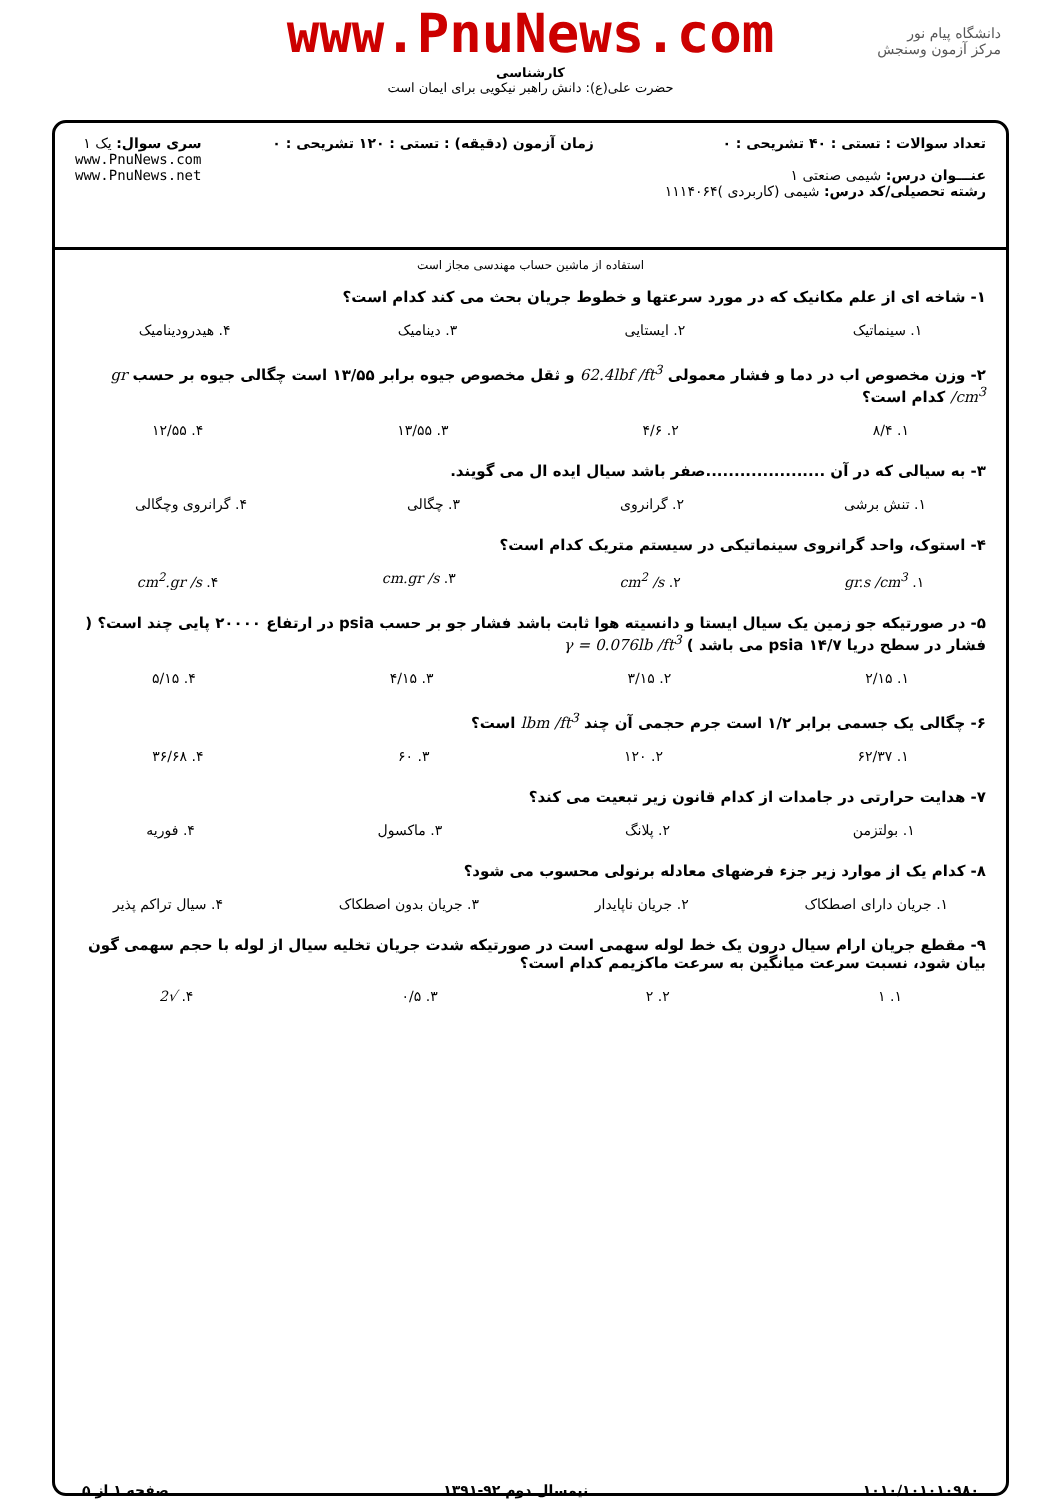www.PnuNews.com
کارشناسی
حضرت علی(ع): دانش راهبر نیکویی برای ایمان است
دانشگاه پیام نور
مرکز آزمون وسنجش
تعداد سوالات : تستی : ۴۰ تشریحی : ۰
عنـــوان درس: شیمی صنعتی ۱
رشته تحصیلی/کد درس: شیمی (کاربردی )۱۱۱۴۰۶۴
زمان آزمون (دقیقه) : تستی : ۱۲۰ تشریحی : ۰
سری سوال: یک ۱
www.PnuNews.com
www.PnuNews.net
استفاده از ماشین حساب مهندسی مجاز است
۱- شاخه ای از علم مکانیک که در مورد سرعتها و خطوط جریان بحث می کند کدام است؟
۱. سینماتیک ۲. ایستایی ۳. دینامیک ۴. هیدرودینامیک
۲- وزن مخصوص اب در دما و فشار معمولی 62.4lbf /ft<sup>3</sup> و ثقل مخصوص جیوه برابر ۱۳/۵۵ است چگالی جیوه بر حسب gr /cm<sup>3</sup> کدام است؟
۱. ۸/۴ ۲. ۴/۶ ۳. ۱۳/۵۵ ۴. ۱۲/۵۵
۳- به سیالی که در آن .....................صفر باشد سیال ایده ال می گویند.
۱. تنش برشی ۲. گرانروی ۳. چگالی ۴. گرانروی وچگالی
۴- استوک، واحد گرانروی سینماتیکی در سیستم متریک کدام است؟
۱. gr.s /cm<sup>3</sup> ۲. cm<sup>2</sup> /s ۳. cm.gr /s ۴. cm<sup>2</sup>.gr /s
۵- در صورتیکه جو زمین یک سیال ایستا و دانسیته هوا ثابت باشد فشار جو بر حسب psia در ارتفاع ۲۰۰۰۰ پایی چند است؟ ( فشار در سطح دریا ۱۴/۷ psia می باشد ) γ = 0.076lb /ft<sup>3</sup>
۱. ۲/۱۵ ۲. ۳/۱۵ ۳. ۴/۱۵ ۴. ۵/۱۵
۶- چگالی یک جسمی برابر ۱/۲ است جرم حجمی آن چند lbm /ft<sup>3</sup> است؟
۱. ۶۲/۳۷ ۲. ۱۲۰ ۳. ۶۰ ۴. ۳۶/۶۸
۷- هدایت حرارتی در جامدات از کدام قانون زیر تبعیت می کند؟
۱. بولتزمن ۲. پلانگ ۳. ماکسول ۴. فوریه
۸- کدام یک از موارد زیر جزء فرضهای معادله برنولی محسوب می شود؟
۱. جریان دارای اصطکاک ۲. جریان ناپایدار ۳. جریان بدون اصطکاک ۴. سیال تراکم پذیر
۹- مقطع جریان ارام سیال درون یک خط لوله سهمی است در صورتیکه شدت جریان تخلیه سیال از لوله با حجم سهمی گون بیان شود، نسبت سرعت میانگین به سرعت ماکزیمم کدام است؟
۱. ۱ ۲. ۲ ۳. ۰/۵ ۴. √2
۱۰۱۰/۱۰۱۰۱۰۹۸۰ نیمسال دوم ۹۲-۱۳۹۱ صفحه ۱ از ۵